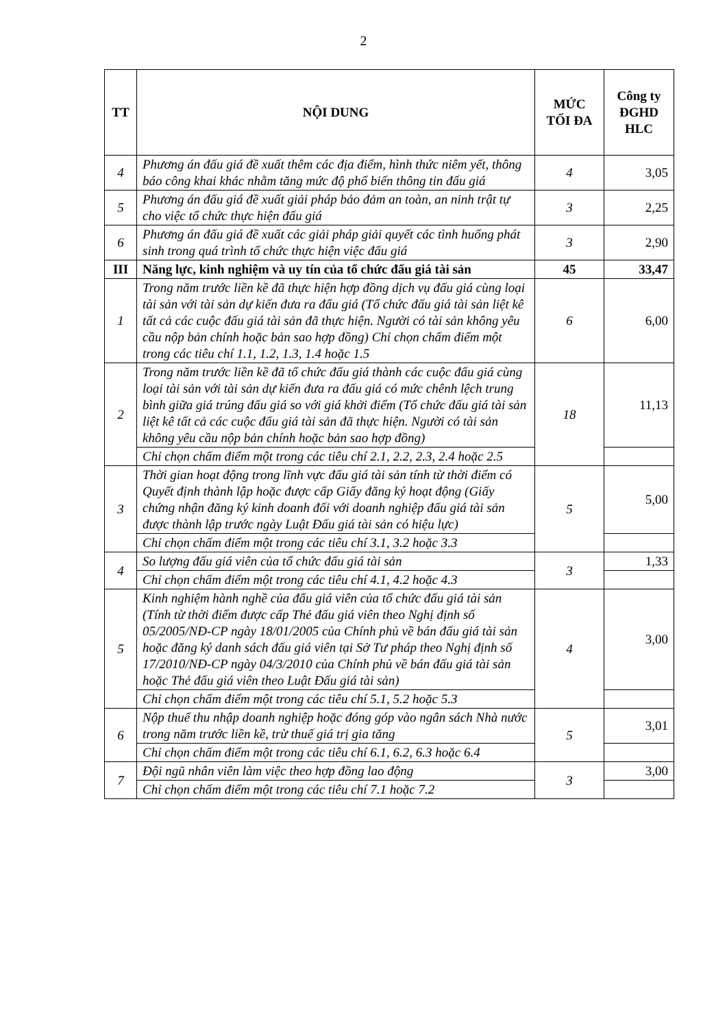2
| TT | NỘI DUNG | MỨC TỐI ĐA | Công ty ĐGHD HLC |
| --- | --- | --- | --- |
| 4 | Phương án đấu giá đề xuất thêm các địa điểm, hình thức niêm yết, thông báo công khai khác nhằm tăng mức độ phổ biến thông tin đấu giá | 4 | 3,05 |
| 5 | Phương án đấu giá đề xuất giải pháp bảo đảm an toàn, an ninh trật tự cho việc tổ chức thực hiện đấu giá | 3 | 2,25 |
| 6 | Phương án đấu giá đề xuất các giải pháp giải quyết các tình huống phát sinh trong quá trình tổ chức thực hiện việc đấu giá | 3 | 2,90 |
| III | Năng lực, kinh nghiệm và uy tín của tổ chức đấu giá tài sản | 45 | 33,47 |
| 1 | Trong năm trước liền kề đã thực hiện hợp đồng dịch vụ đấu giá cùng loại tài sản với tài sản dự kiến đưa ra đấu giá (Tổ chức đấu giá tài sản liệt kê tất cả các cuộc đấu giá tài sản đã thực hiện. Người có tài sản không yêu cầu nộp bản chính hoặc bản sao hợp đồng) Chỉ chọn chấm điểm một trong các tiêu chí 1.1, 1.2, 1.3, 1.4 hoặc 1.5 | 6 | 6,00 |
| 2 | Trong năm trước liền kề đã tổ chức đấu giá thành các cuộc đấu giá cùng loại tài sản với tài sản dự kiến đưa ra đấu giá có mức chênh lệch trung bình giữa giá trúng đấu giá so với giá khởi điểm (Tổ chức đấu giá tài sản liệt kê tất cả các cuộc đấu giá tài sản đã thực hiện. Người có tài sản không yêu cầu nộp bản chính hoặc bản sao hợp đồng) | 18 | 11,13 |
| | Chỉ chọn chấm điểm một trong các tiêu chí 2.1, 2.2, 2.3, 2.4 hoặc 2.5 | | |
| 3 | Thời gian hoạt động trong lĩnh vực đấu giá tài sản tính từ thời điểm có Quyết định thành lập hoặc được cấp Giấy đăng ký hoạt động (Giấy chứng nhận đăng ký kinh doanh đối với doanh nghiệp đấu giá tài sản được thành lập trước ngày Luật Đấu giá tài sản có hiệu lực) | 5 | 5,00 |
| | Chỉ chọn chấm điểm một trong các tiêu chí 3.1, 3.2 hoặc 3.3 | | |
| 4 | So lượng đấu giá viên của tổ chức đấu giá tài sản | 3 | 1,33 |
| | Chỉ chọn chấm điểm một trong các tiêu chí 4.1, 4.2 hoặc 4.3 | | |
| 5 | Kinh nghiệm hành nghề của đấu giá viên của tổ chức đấu giá tài sản (Tính từ thời điểm được cấp Thẻ đấu giá viên theo Nghị định số 05/2005/NĐ-CP ngày 18/01/2005 của Chính phủ về bán đấu giá tài sản hoặc đăng ký danh sách đấu giá viên tại Sở Tư pháp theo Nghị định số 17/2010/NĐ-CP ngày 04/3/2010 của Chính phủ về bán đấu giá tài sản hoặc Thẻ đấu giá viên theo Luật Đấu giá tài sản) | 4 | 3,00 |
| | Chỉ chọn chấm điểm một trong các tiêu chí 5.1, 5.2 hoặc 5.3 | | |
| 6 | Nộp thuế thu nhập doanh nghiệp hoặc đóng góp vào ngân sách Nhà nước trong năm trước liền kề, trừ thuế giá trị gia tăng | 5 | 3,01 |
| | Chỉ chọn chấm điểm một trong các tiêu chí 6.1, 6.2, 6.3 hoặc 6.4 | | |
| 7 | Đội ngũ nhân viên làm việc theo hợp đồng lao động | 3 | 3,00 |
| | Chỉ chọn chấm điểm một trong các tiêu chí 7.1 hoặc 7.2 | | |